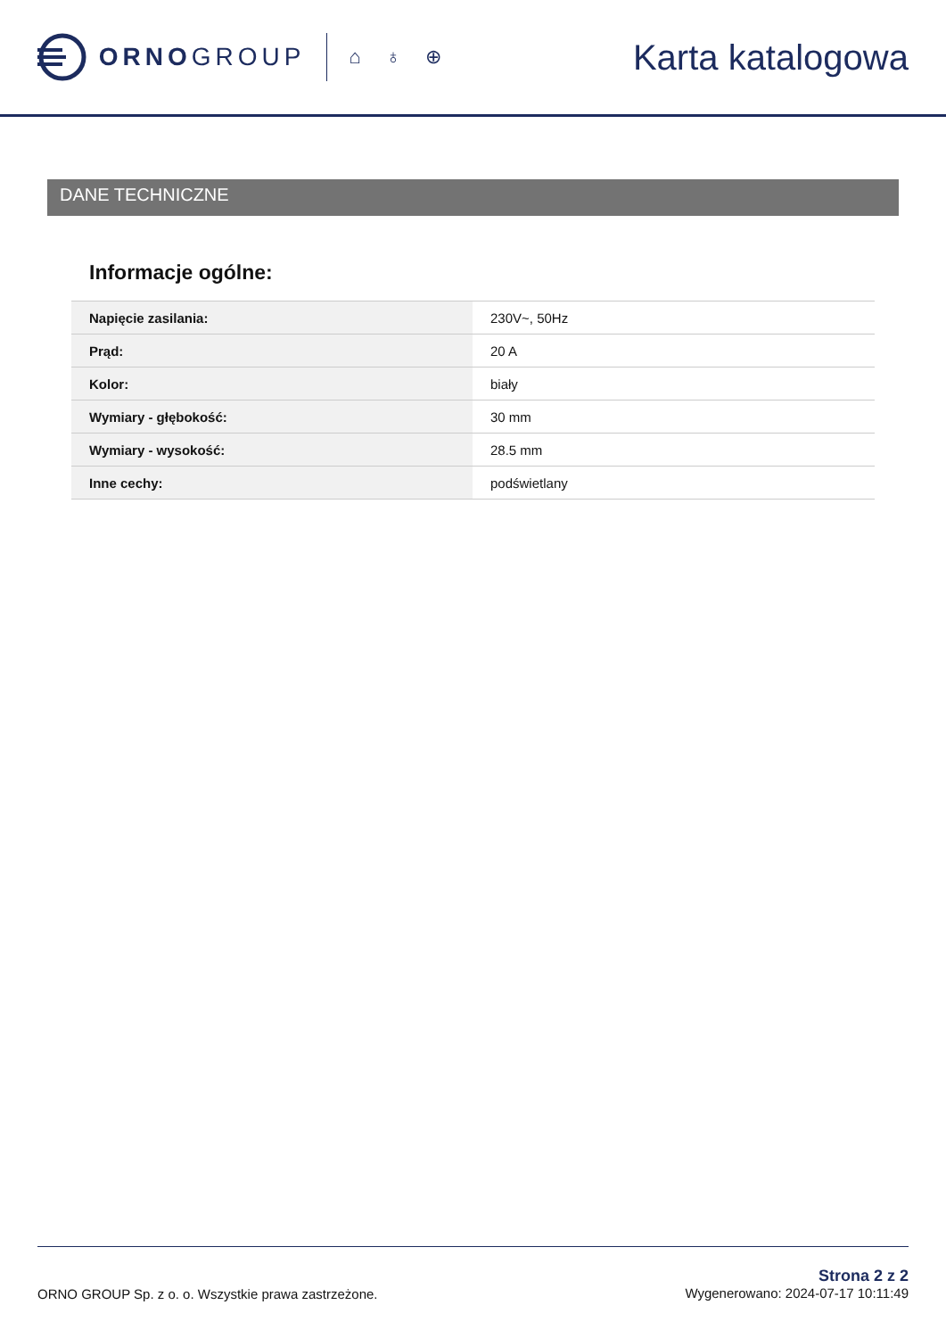ORNO GROUP
⌂ ♁ ⊕
Karta katalogowa
DANE TECHNICZNE
Informacje ogólne:
| Napięcie zasilania: | 230V~, 50Hz |
| Prąd: | 20 A |
| Kolor: | biały |
| Wymiary - głębokość: | 30 mm |
| Wymiary - wysokość: | 28.5 mm |
| Inne cechy: | podświetlany |
ORNO GROUP Sp. z o. o. Wszystkie prawa zastrzeżone.
Strona 2 z 2
Wygenerowano: 2024-07-17 10:11:49